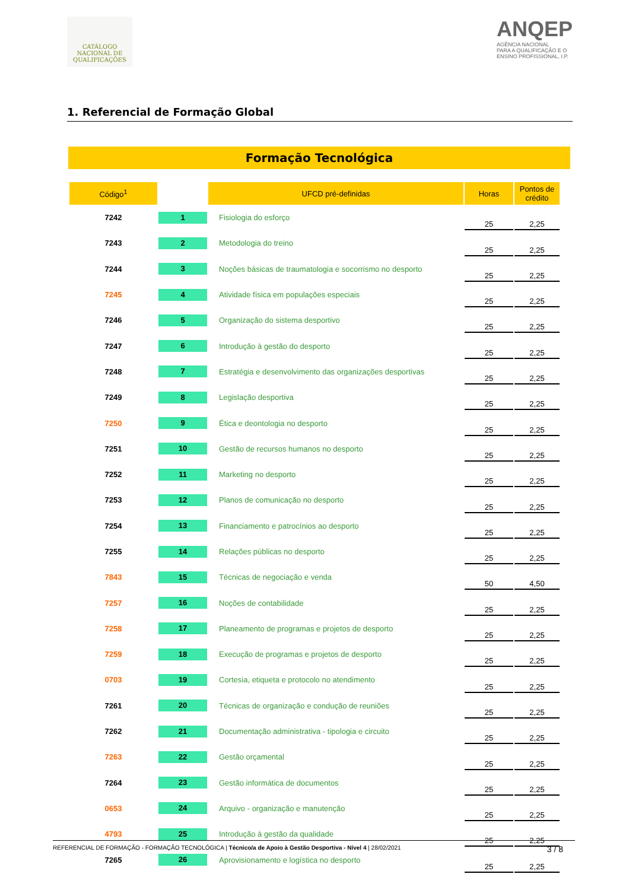CATÁLOGO
NACIONAL DE
QUALIFICAÇÕES
ANQEP
AGÊNCIA NACIONAL
PARA A QUALIFICAÇÃO E O
ENSINO PROFISSIONAL, I.P.
1. Referencial de Formação Global
Formação Tecnológica
| Código<sup>1</sup> | | UFCD pré-definidas | Horas | Pontos de crédito |
| --- | --- | --- | --- | --- |
| 7242 | 1 | Fisiologia do esforço | 25 | 2,25 |
| 7243 | 2 | Metodologia do treino | 25 | 2,25 |
| 7244 | 3 | Noções básicas de traumatologia e socorrismo no desporto | 25 | 2,25 |
| 7245 | 4 | Atividade física em populações especiais | 25 | 2,25 |
| 7246 | 5 | Organização do sistema desportivo | 25 | 2,25 |
| 7247 | 6 | Introdução à gestão do desporto | 25 | 2,25 |
| 7248 | 7 | Estratégia e desenvolvimento das organizações desportivas | 25 | 2,25 |
| 7249 | 8 | Legislação desportiva | 25 | 2,25 |
| 7250 | 9 | Ética e deontologia no desporto | 25 | 2,25 |
| 7251 | 10 | Gestão de recursos humanos no desporto | 25 | 2,25 |
| 7252 | 11 | Marketing no desporto | 25 | 2,25 |
| 7253 | 12 | Planos de comunicação no desporto | 25 | 2,25 |
| 7254 | 13 | Financiamento e patrocínios ao desporto | 25 | 2,25 |
| 7255 | 14 | Relações públicas no desporto | 25 | 2,25 |
| 7843 | 15 | Técnicas de negociação e venda | 50 | 4,50 |
| 7257 | 16 | Noções de contabilidade | 25 | 2,25 |
| 7258 | 17 | Planeamento de programas e projetos de desporto | 25 | 2,25 |
| 7259 | 18 | Execução de programas e projetos de desporto | 25 | 2,25 |
| 0703 | 19 | Cortesia, etiqueta e protocolo no atendimento | 25 | 2,25 |
| 7261 | 20 | Técnicas de organização e condução de reuniões | 25 | 2,25 |
| 7262 | 21 | Documentação administrativa - tipologia e circuito | 25 | 2,25 |
| 7263 | 22 | Gestão orçamental | 25 | 2,25 |
| 7264 | 23 | Gestão informática de documentos | 25 | 2,25 |
| 0653 | 24 | Arquivo - organização e manutenção | 25 | 2,25 |
| 4793 | 25 | Introdução à gestão da qualidade | 25 | 2,25 |
| 7265 | 26 | Aprovisionamento e logística no desporto | 25 | 2,25 |
REFERENCIAL DE FORMAÇÃO - FORMAÇÃO TECNOLÓGICA | Técnico/a de Apoio à Gestão Desportiva - Nível 4 | 28/02/2021 3 / 8